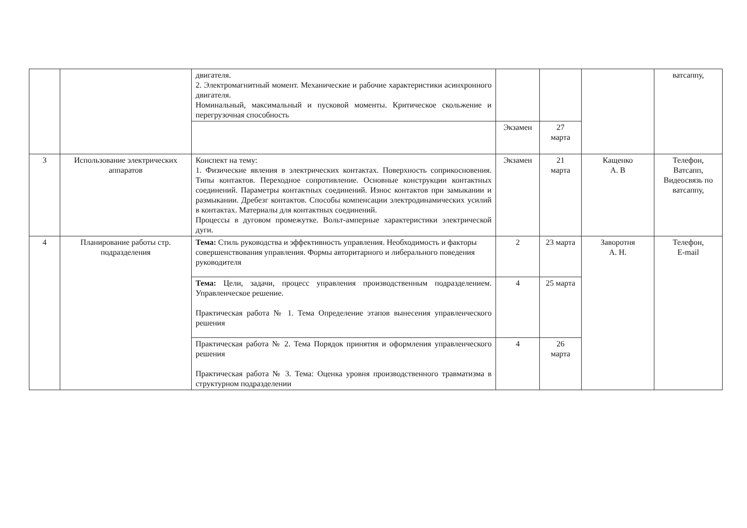| | | двигателя. 2. Электромагнитный момент. Механические и рабочие характеристики асинхронного двигателя. Номинальный, максимальный и пусковой моменты. Критическое скольжение и перегрузочная способность | | | | ватсаппу, |
| | | | Экзамен | 27 марта | | |
| 3 | Использование электрических аппаратов | Конспект на тему: 1. Физические явления в электрических контактах. Поверхность соприкосновения. Типы контактов. Переходное сопротивление. Основные конструкции контактных соединений. Параметры контактных соединений. Износ контактов при замыкании и размыкании. Дребезг контактов. Способы компенсации электродинамических усилий в контактах. Материалы для контактных соединений. Процессы в дуговом промежутке. Вольт-амперные характеристики электрической дуги. | Экзамен | 21 марта | Кащенко А. В | Телефон, Ватсапп, Видеосвязь по ватсаппу, |
| 4 | Планирование работы стр. подразделения | Тема: Стиль руководства и эффективность управления. Необходимость и факторы совершенствования управления. Формы авторитарного и либерального поведения руководителя | 2 | 23 марта | Заворотня А. Н. | Телефон, E-mail |
| | | Тема: Цели, задачи, процесс управления производственным подразделением. Управленческое решение. Практическая работа № 1. Тема Определение этапов вынесения управленческого решения | 4 | 25 марта | | |
| | | Практическая работа № 2. Тема Порядок принятия и оформления управленческого решения Практическая работа № 3. Тема: Оценка уровня производственного травматизма в структурном подразделении | 4 | 26 марта | | |